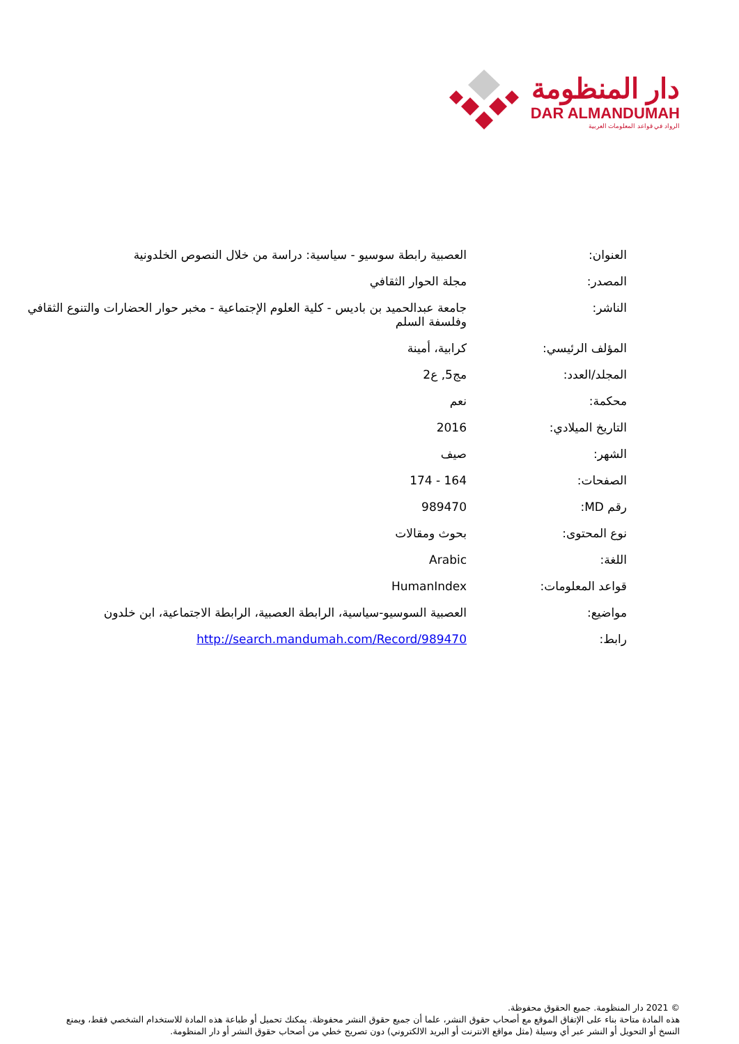دار المنظومة
DAR ALMANDUMAH
الرواد في قواعد المعلومات العربية
| العنوان: | العصبية رابطة سوسيو - سياسية: دراسة من خلال النصوص الخلدونية |
| المصدر: | مجلة الحوار الثقافي |
| الناشر: | جامعة عبدالحميد بن باديس - كلية العلوم الإجتماعية - مخبر حوار الحضارات والتنوع الثقافي وفلسفة السلم |
| المؤلف الرئيسي: | كرابية، أمينة |
| المجلد/العدد: | مج5, ع2 |
| محكمة: | نعم |
| التاريخ الميلادي: | 2016 |
| الشهر: | صيف |
| الصفحات: | 164 - 174 |
| رقم MD: | 989470 |
| نوع المحتوى: | بحوث ومقالات |
| اللغة: | Arabic |
| قواعد المعلومات: | HumanIndex |
| مواضيع: | العصبية السوسيو-سياسية، الرابطة العصبية، الرابطة الاجتماعية، ابن خلدون |
| رابط: | http://search.mandumah.com/Record/989470 |
© 2021 دار المنظومة. جميع الحقوق محفوظة.
هذه المادة متاحة بناء على الإتفاق الموقع مع أصحاب حقوق النشر، علما أن جميع حقوق النشر محفوظة. يمكنك تحميل أو طباعة هذه المادة للاستخدام الشخصي فقط، ويمنع النسخ أو التحويل أو النشر عبر أي وسيلة (مثل مواقع الانترنت أو البريد الالكتروني) دون تصريح خطي من أصحاب حقوق النشر أو دار المنظومة.